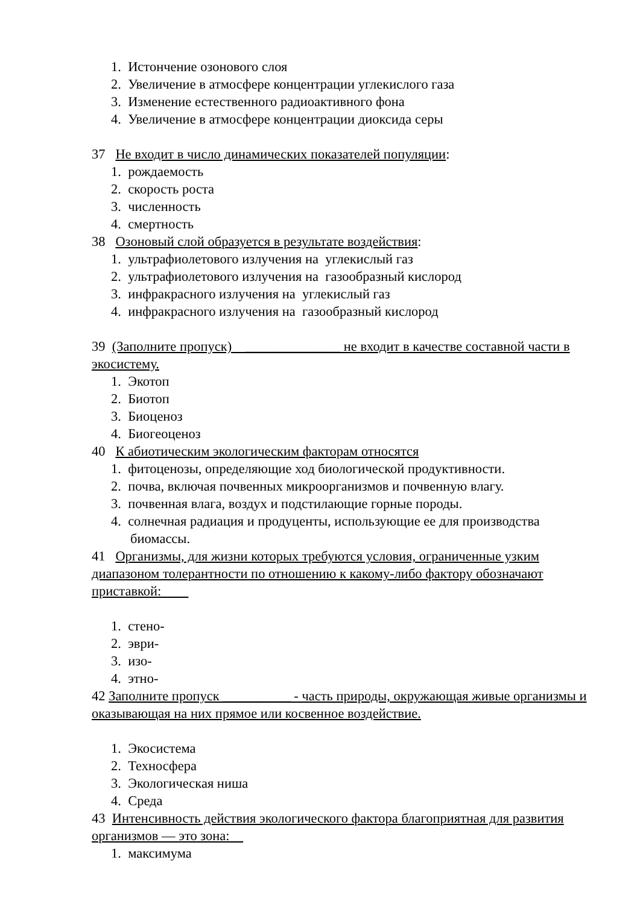1. Истончение озонового слоя
2. Увеличение в атмосфере концентрации углекислого газа
3. Изменение естественного радиоактивного фона
4. Увеличение в атмосфере концентрации диоксида серы
37 Не входит в число динамических показателей популяции:
1. рождаемость
2. скорость роста
3. численность
4. смертность
38 Озоновый слой образуется в результате воздействия:
1. ультрафиолетового излучения на углекислый газ
2. ультрафиолетового излучения на газообразный кислород
3. инфракрасного излучения на углекислый газ
4. инфракрасного излучения на газообразный кислород
39 (Заполните пропуск) ______________ не входит в качестве составной части в экосистему.
1. Экотоп
2. Биотоп
3. Биоценоз
4. Биогеоценоз
40 К абиотическим экологическим факторам относятся
1. фитоценозы, определяющие ход биологической продуктивности.
2. почва, включая почвенных микроорганизмов и почвенную влагу.
3. почвенная влага, воздух и подстилающие горные породы.
4. солнечная радиация и продуценты, использующие ее для производства
биомассы.
41 Организмы, для жизни которых требуются условия, ограниченные узким диапазоном толерантности по отношению к какому-либо фактору обозначают приставкой:
1. стено-
2. эври-
3. изо-
4. этно-
42 Заполните пропуск __________ - часть природы, окружающая живые организмы и оказывающая на них прямое или косвенное воздействие.
1. Экосистема
2. Техносфера
3. Экологическая ниша
4. Среда
43 Интенсивность действия экологического фактора благоприятная для развития организмов — это зона:
1. максимума